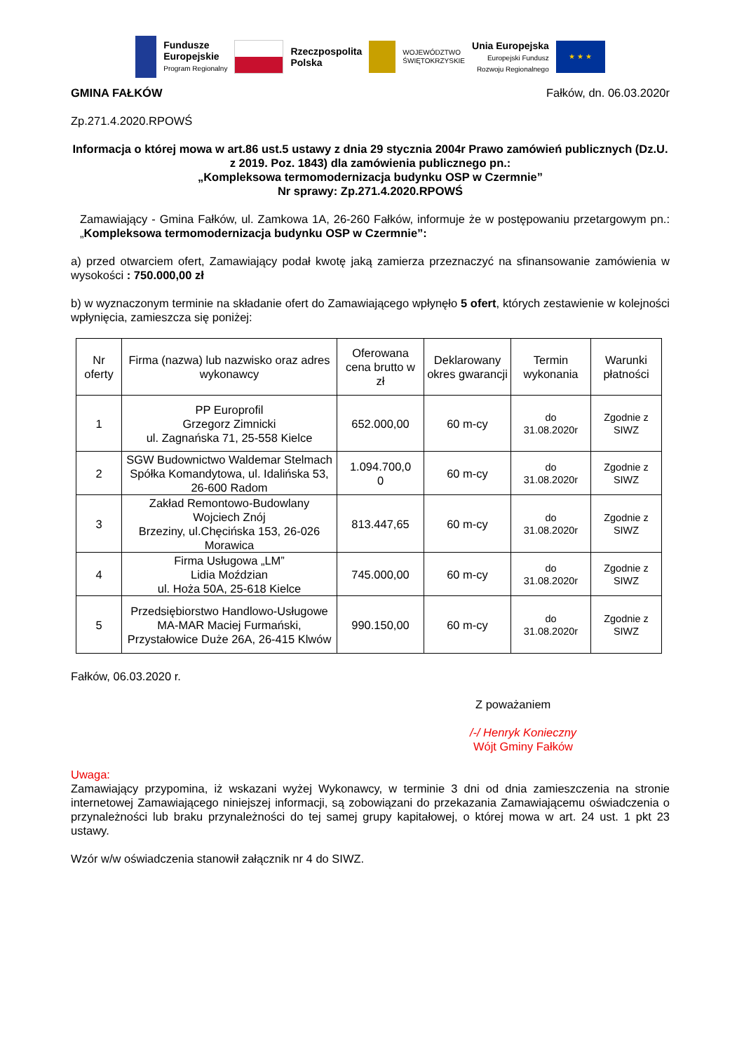Fundusze
Europejskie
Program Regionalny
Rzeczpospolita
Polska
WOJEWÓDZTWO
ŚWIĘTOKRZYSKIE
Unia Europejska
Europejski Fundusz
Rozwoju Regionalnego
★ ★ ★
GMINA FAŁKÓW Fałków, dn. 06.03.2020r
Zp.271.4.2020.RPOWŚ
Informacja o której mowa w art.86 ust.5 ustawy z dnia 29 stycznia 2004r Prawo zamówień publicznych (Dz.U. z 2019. Poz. 1843) dla zamówienia publicznego pn.:
„Kompleksowa termomodernizacja budynku OSP w Czermnie”
Nr sprawy: Zp.271.4.2020.RPOWŚ
Zamawiający - Gmina Fałków, ul. Zamkowa 1A, 26-260 Fałków, informuje że w postępowaniu przetargowym pn.: „Kompleksowa termomodernizacja budynku OSP w Czermnie”:
a) przed otwarciem ofert, Zamawiający podał kwotę jaką zamierza przeznaczyć na sfinansowanie zamówienia w wysokości : 750.000,00 zł
b) w wyznaczonym terminie na składanie ofert do Zamawiającego wpłynęło 5 ofert, których zestawienie w kolejności wpłynięcia, zamieszcza się poniżej:
| Nr oferty | Firma (nazwa) lub nazwisko oraz adres wykonawcy | Oferowana cena brutto w zł | Deklarowany okres gwarancji | Termin wykonania | Warunki płatności |
| --- | --- | --- | --- | --- | --- |
| 1 | PP Europrofil Grzegorz Zimnicki ul. Zagnańska 71, 25-558 Kielce | 652.000,00 | 60 m-cy | do 31.08.2020r | Zgodnie z SIWZ |
| 2 | SGW Budownictwo Waldemar Stelmach Spółka Komandytowa, ul. Idalińska 53, 26-600 Radom | 1.094.700,0 0 | 60 m-cy | do 31.08.2020r | Zgodnie z SIWZ |
| 3 | Zakład Remontowo-Budowlany Wojciech Znój Brzeziny, ul.Chęcińska 153, 26-026 Morawica | 813.447,65 | 60 m-cy | do 31.08.2020r | Zgodnie z SIWZ |
| 4 | Firma Usługowa „LM” Lidia Moździan ul. Hoża 50A, 25-618 Kielce | 745.000,00 | 60 m-cy | do 31.08.2020r | Zgodnie z SIWZ |
| 5 | Przedsiębiorstwo Handlowo-Usługowe MA-MAR Maciej Furmański, Przystałowice Duże 26A, 26-415 Klwów | 990.150,00 | 60 m-cy | do 31.08.2020r | Zgodnie z SIWZ |
Fałków, 06.03.2020 r.
Z poważaniem
/-/ Henryk Konieczny
Wójt Gminy Fałków
Uwaga:
Zamawiający przypomina, iż wskazani wyżej Wykonawcy, w terminie 3 dni od dnia zamieszczenia na stronie internetowej Zamawiającego niniejszej informacji, są zobowiązani do przekazania Zamawiającemu oświadczenia o przynależności lub braku przynależności do tej samej grupy kapitałowej, o której mowa w art. 24 ust. 1 pkt 23 ustawy.
Wzór w/w oświadczenia stanowił załącznik nr 4 do SIWZ.